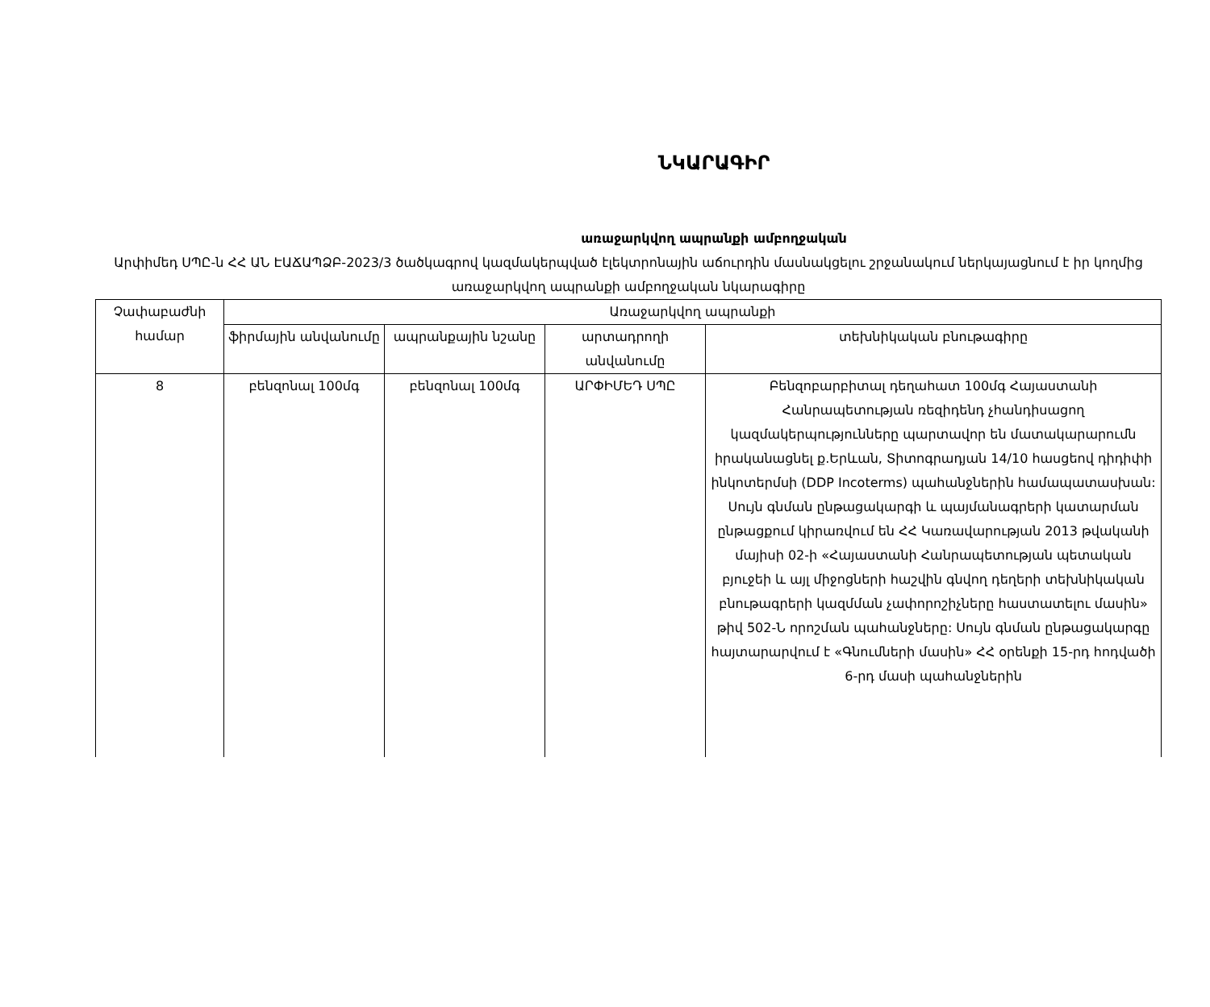ՆԿԱՐԱԳԻՐ
առաջարկվող ապրանքի ամբողջական
Արփիմեդ ՍՊԸ-ն ՀՀ ԱՆ ԷԱՃԱՊՁԲ-2023/3 ծածկագրով կազմակերպված էլեկտրոնային աճուրդին մասնակցելու շրջանակում ներկայացնում է իր կողմից առաջարկվող ապրանքի ամբողջական նկարագիրը
| Չափաբաժնի համար | Առաջարկվող ապրանքի | | | |
| --- | --- | --- | --- | --- |
| | ֆիրմային անվանումը | ապրանքային նշանը | արտադրողի անվանումը | տեխնիկական բնութագիրը |
| 8 | բենզոնալ 100մգ | բենզոնալ 100մգ | ԱՐՓԻՄԵԴ ՍՊԸ | Բենզոբարբիտալ դեղահատ 100մգ Հայաստանի Հանրապետության ռեզիդենդ չհանդիսացող կազմակերպությունները պարտավոր են մատակարարումն իրականացնել ք.Երևան, Տիտոգրադյան 14/10 հասցեով դիդիփի ինկոտերմսի (DDP Incoterms) պահանջներին համապատասխան: Սույն գնման ընթացակարգի և պայմանագրերի կատարման ընթացքում կիրառվում են ՀՀ Կառավարության 2013 թվականի մայիսի 02-ի «Հայաստանի Հանրապետության պետական բյուջեի և այլ միջոցների հաշվին գնվող դեղերի տեխնիկական բնութագրերի կազմման չափորոշիչները հաստատելու մասին» թիվ 502-Ն որոշման պահանջները: Սույն գնման ընթացակարգը հայտարարվում է «Գնումների մասին» ՀՀ օրենքի 15-րդ հոդվածի 6-րդ մասի պահանջներին |